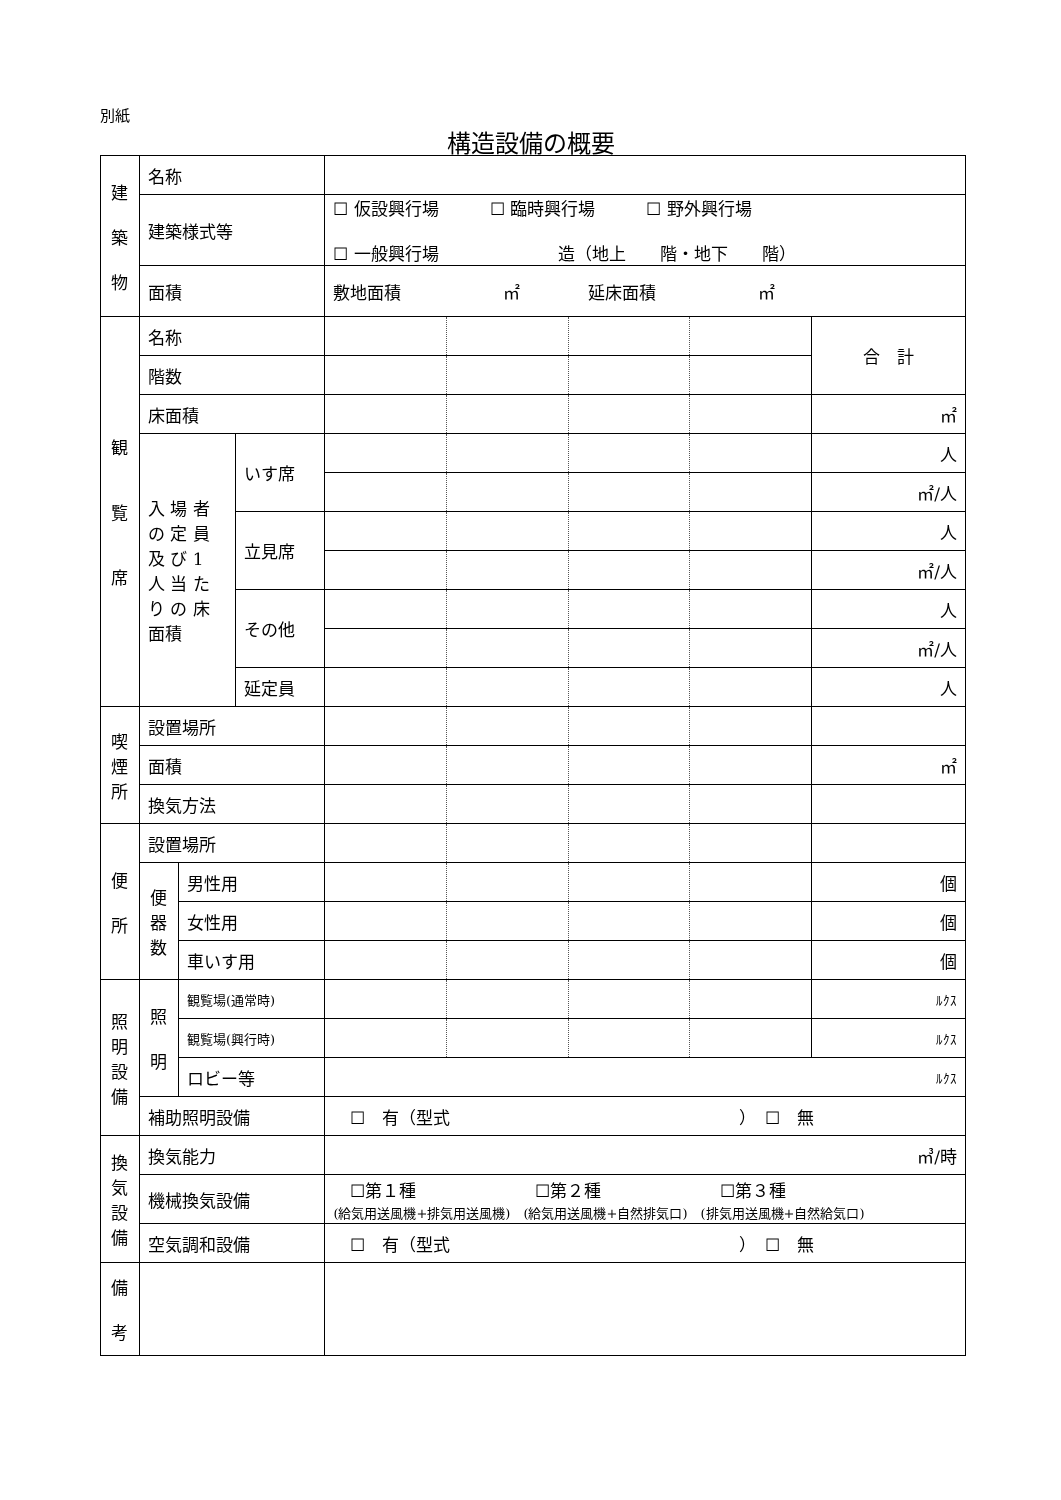別紙
構造設備の概要
| 建 築 物 | 名称 | | | | | | | |
| | 建築様式等 | | | ☐ 仮設興行場 ☐ 臨時興行場 ☐ 野外興行場 ☐ 一般興行場 造（地上 階・地下 階） | | | | |
| | 面積 | | | 敷地面積 ㎡ 延床面積 ㎡ | | | | |
| 観 覧 席 | 名称 | | | | | | | 合 計 |
| | 階数 | | | | | | | |
| | 床面積 | | | | | | | ㎡ |
| | 入 場 者 の 定 員 及 び 1 人 当 た り の 床 面積 | | いす席 | | | | | 人 |
| | | | | | | | | ㎡/人 |
| | | | 立見席 | | | | | 人 |
| | | | | | | | | ㎡/人 |
| | | | その他 | | | | | 人 |
| | | | | | | | | ㎡/人 |
| | | | 延定員 | | | | | 人 |
| 喫 煙 所 | 設置場所 | | | | | | | |
| | 面積 | | | | | | | ㎡ |
| | 換気方法 | | | | | | | |
| 便 所 | 設置場所 | | | | | | | |
| | 便 器 数 | 男性用 | | | | | | 個 |
| | | 女性用 | | | | | | 個 |
| | | 車いす用 | | | | | | 個 |
| 照 明 設 備 | 照 明 | 観覧場(通常時) | | | | | | ﾙｸｽ |
| | | 観覧場(興行時) | | | | | | ﾙｸｽ |
| | | ロビー等 | | ﾙｸｽ | | | | |
| | 補助照明設備 | | | ☐ 有（型式 ） ☐ 無 | | | | |
| 換 気 設 備 | 換気能力 | | | ㎥/時 | | | | |
| | 機械換気設備 | | | ☐第１種 ☐第２種 ☐第３種 (給気用送風機+排気用送風機) (給気用送風機+自然排気口) (排気用送風機+自然給気口) | | | | |
| | 空気調和設備 | | | ☐ 有（型式 ） ☐ 無 | | | | |
| 備 考 | | | | | | | | |